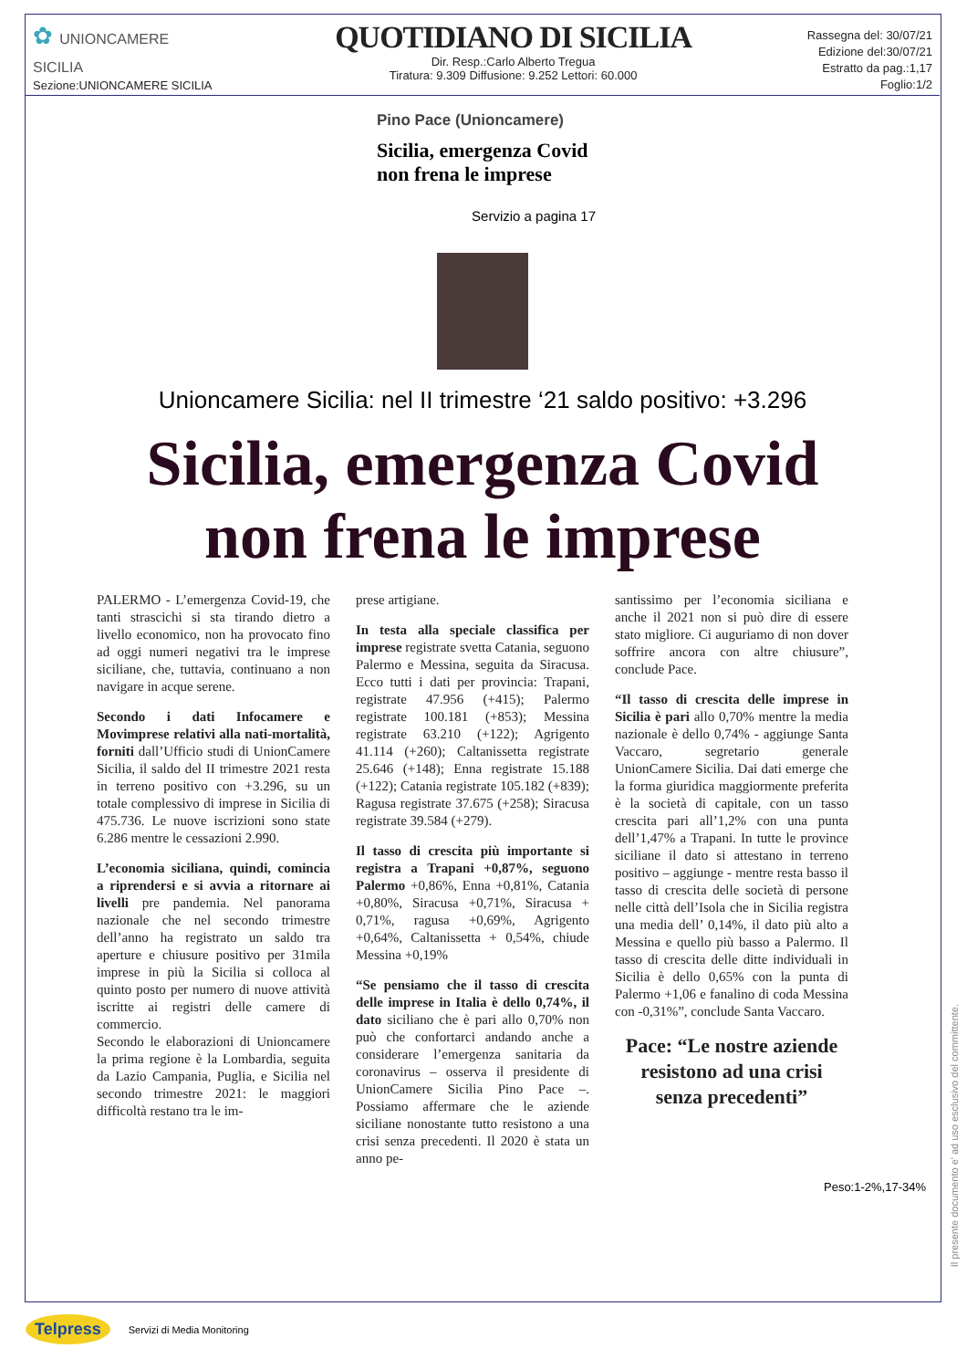✿ UNIONCAMERE
SICILIA
Sezione:UNIONCAMERE SICILIA
QUOTIDIANO DI SICILIA
Dir. Resp.:Carlo Alberto Tregua
Tiratura: 9.309 Diffusione: 9.252 Lettori: 60.000
Rassegna del: 30/07/21
Edizione del:30/07/21
Estratto da pag.:1,17
Foglio:1/2
Pino Pace (Unioncamere)
Sicilia, emergenza Covid non frena le imprese
Servizio a pagina 17
Unioncamere Sicilia: nel II trimestre ‘21 saldo positivo: +3.296
Sicilia, emergenza Covid
non frena le imprese
PALERMO - L’emergenza Covid-19, che tanti strascichi si sta tirando dietro a livello economico, non ha provocato fino ad oggi numeri negativi tra le imprese siciliane, che, tuttavia, continuano a non navigare in acque serene.
Secondo i dati Infocamere e Movimprese relativi alla nati-mortalità, forniti dall’Ufficio studi di UnionCamere Sicilia, il saldo del II trimestre 2021 resta in terreno positivo con +3.296, su un totale complessivo di imprese in Sicilia di 475.736. Le nuove iscrizioni sono state 6.286 mentre le cessazioni 2.990.
L’economia siciliana, quindi, comincia a riprendersi e si avvia a ritornare ai livelli pre pandemia. Nel panorama nazionale che nel secondo trimestre dell’anno ha registrato un saldo tra aperture e chiusure positivo per 31mila imprese in più la Sicilia si colloca al quinto posto per numero di nuove attività iscritte ai registri delle camere di commercio.
Secondo le elaborazioni di Unioncamere la prima regione è la Lombardia, seguita da Lazio Campania, Puglia, e Sicilia nel secondo trimestre 2021: le maggiori difficoltà restano tra le im-
prese artigiane.
In testa alla speciale classifica per imprese registrate svetta Catania, seguono Palermo e Messina, seguita da Siracusa. Ecco tutti i dati per provincia: Trapani, registrate 47.956 (+415); Palermo registrate 100.181 (+853); Messina registrate 63.210 (+122); Agrigento 41.114 (+260); Caltanissetta registrate 25.646 (+148); Enna registrate 15.188 (+122); Catania registrate 105.182 (+839); Ragusa registrate 37.675 (+258); Siracusa registrate 39.584 (+279).
Il tasso di crescita più importante si registra a Trapani +0,87%, seguono Palermo +0,86%, Enna +0,81%, Catania +0,80%, Siracusa +0,71%, Siracusa + 0,71%, ragusa +0,69%, Agrigento +0,64%, Caltanissetta + 0,54%, chiude Messina +0,19%
“Se pensiamo che il tasso di crescita delle imprese in Italia è dello 0,74%, il dato siciliano che è pari allo 0,70% non può che confortarci andando anche a considerare l’emergenza sanitaria da coronavirus – osserva il presidente di UnionCamere Sicilia Pino Pace –. Possiamo affermare che le aziende siciliane nonostante tutto resistono a una crisi senza precedenti. Il 2020 è stata un anno pe-
santissimo per l’economia siciliana e anche il 2021 non si può dire di essere stato migliore. Ci auguriamo di non dover soffrire ancora con altre chiusure”, conclude Pace.
“Il tasso di crescita delle imprese in Sicilia è pari allo 0,70% mentre la media nazionale è dello 0,74% - aggiunge Santa Vaccaro, segretario generale UnionCamere Sicilia. Dai dati emerge che la forma giuridica maggiormente preferita è la società di capitale, con un tasso crescita pari all’1,2% con una punta dell’1,47% a Trapani. In tutte le province siciliane il dato si attestano in terreno positivo – aggiunge - mentre resta basso il tasso di crescita delle società di persone nelle città dell’Isola che in Sicilia registra una media dell’ 0,14%, il dato più alto a Messina e quello più basso a Palermo. Il tasso di crescita delle ditte individuali in Sicilia è dello 0,65% con la punta di Palermo +1,06 e fanalino di coda Messina con -0,31%”, conclude Santa Vaccaro.
Pace: “Le nostre aziende resistono ad una crisi senza precedenti”
Peso:1-2%,17-34%
Il presente documento e' ad uso esclusivo del committente.
Telpress Servizi di Media Monitoring